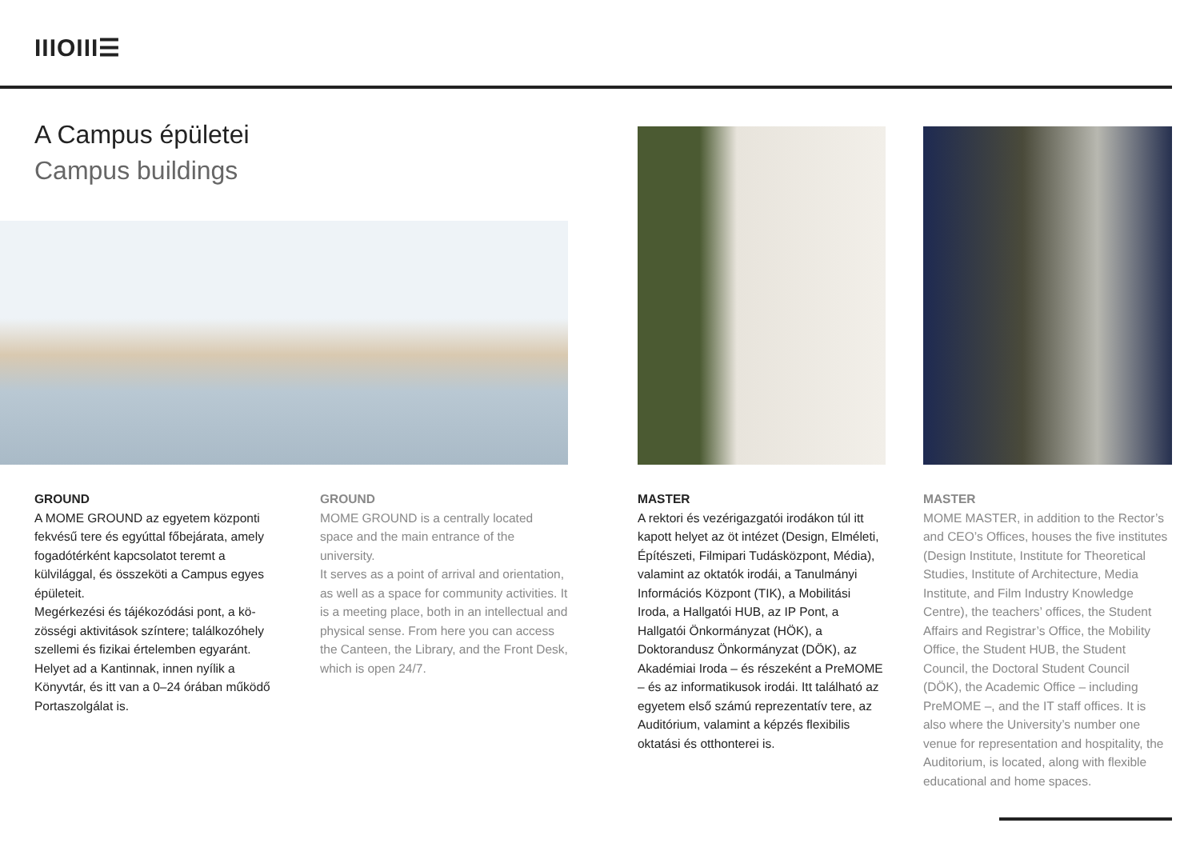IIIOIII☰
A Campus épületei
Campus buildings
GROUND
A MOME GROUND az egyetem központi fekvésű tere és egyúttal főbejárata, amely fogadótérként kapcsolatot teremt a külvilággal, és összeköti a Campus egyes épületeit.
Megérkezési és tájékozódási pont, a kö­zösségi aktivitások színtere; találkozóhely szellemi és fizikai értelemben egyaránt. Helyet ad a Kantinnak, innen nyílik a Könyvtár, és itt van a 0–24 órában műkö­dő Portaszolgálat is.
GROUND
MOME GROUND is a centrally located space and the main entrance of the university.
It serves as a point of arrival and orientation, as well as a space for community activities. It is a meeting place, both in an intellectual and physical sense. From here you can access the Canteen, the Library, and the Front Desk, which is open 24/7.
MASTER
A rektori és vezérigazgatói irodákon túl itt kapott helyet az öt intézet (Design, Elméleti, Építészeti, Filmipari Tudásközpont, Média), valamint az oktatók irodái, a Tanulmányi Információs Központ (TIK), a Mobilitási Iroda, a Hallgatói HUB, az IP Pont, a Hallgatói Önkormányzat (HÖK), a Doktorandusz Ön­kormányzat (DÖK), az Akadémiai Iroda – és részeként a PreMOME – és az informatikusok irodái. Itt található az egyetem első számú reprezentatív tere, az Auditórium, valamint a képzés flexibilis oktatási és otthonterei is.
MASTER
MOME MASTER, in addition to the Rector’s and CEO’s Offices, houses the five institutes (Design Institute, Institute for Theoretical Studies, Institute of Architecture, Media Institute, and Film Industry Knowledge Centre), the teachers’ offices, the Student Affairs and Registrar’s Office, the Mobility Office, the Student HUB, the Student Council, the Doctoral Student Council (DÖK), the Academic Office – including PreMOME –, and the IT staff offices. It is also where the University’s number one venue for representation and hospitality, the Auditorium, is located, along with flexible educational and home spaces.